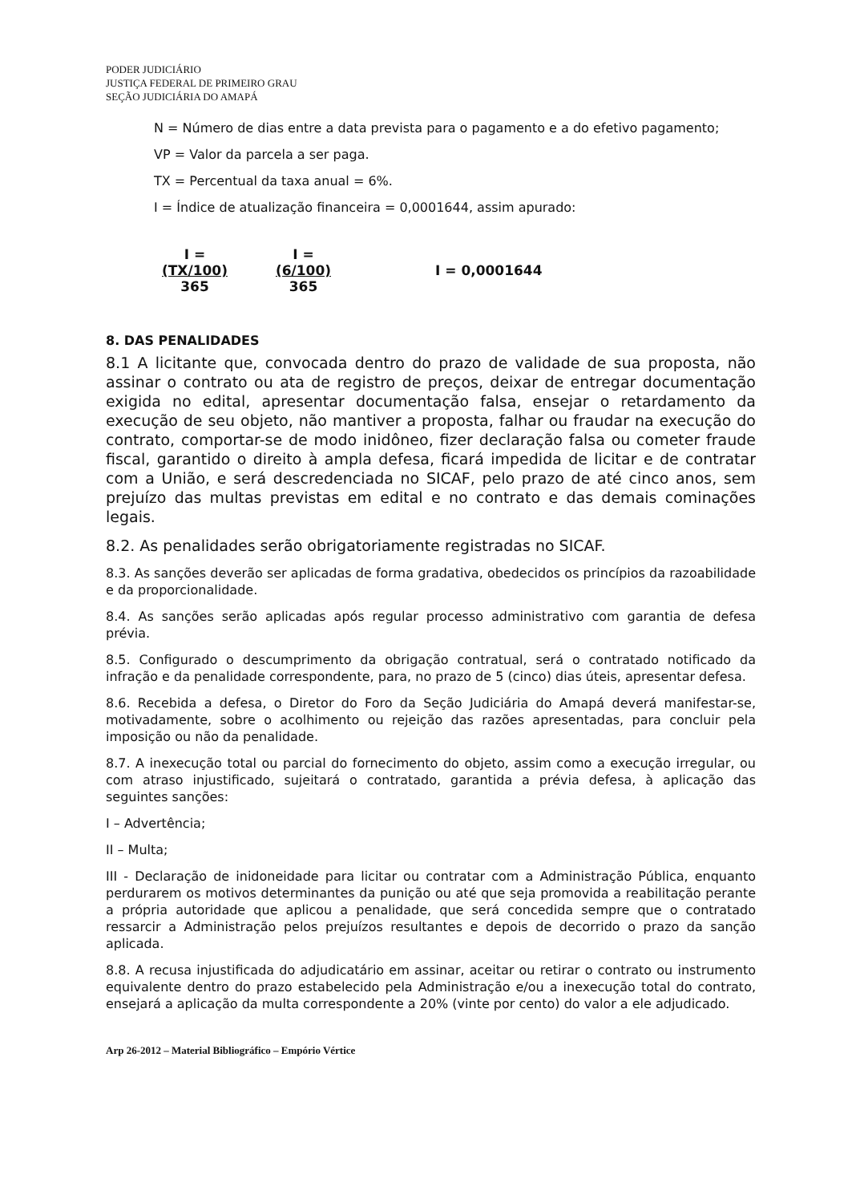PODER JUDICIÁRIO
JUSTIÇA FEDERAL DE PRIMEIRO GRAU
SEÇÃO JUDICIÁRIA DO AMAPÁ
N = Número de dias entre a data prevista para o pagamento e a do efetivo pagamento;
VP = Valor da parcela a ser paga.
TX = Percentual da taxa anual = 6%.
I = Índice de atualização financeira = 0,0001644, assim apurado:
I =
(TX/100)
365
I =
(6/100)
365
I = 0,0001644
8. DAS PENALIDADES
8.1 A licitante que, convocada dentro do prazo de validade de sua proposta, não assinar o contrato ou ata de registro de preços, deixar de entregar documentação exigida no edital, apresentar documentação falsa, ensejar o retardamento da execução de seu objeto, não mantiver a proposta, falhar ou fraudar na execução do contrato, comportar-se de modo inidôneo, fizer declaração falsa ou cometer fraude fiscal, garantido o direito à ampla defesa, ficará impedida de licitar e de contratar com a União, e será descredenciada no SICAF, pelo prazo de até cinco anos, sem prejuízo das multas previstas em edital e no contrato e das demais cominações legais.
8.2. As penalidades serão obrigatoriamente registradas no SICAF.
8.3. As sanções deverão ser aplicadas de forma gradativa, obedecidos os princípios da razoabilidade e da proporcionalidade.
8.4. As sanções serão aplicadas após regular processo administrativo com garantia de defesa prévia.
8.5. Configurado o descumprimento da obrigação contratual, será o contratado notificado da infração e da penalidade correspondente, para, no prazo de 5 (cinco) dias úteis, apresentar defesa.
8.6. Recebida a defesa, o Diretor do Foro da Seção Judiciária do Amapá deverá manifestar-se, motivadamente, sobre o acolhimento ou rejeição das razões apresentadas, para concluir pela imposição ou não da penalidade.
8.7. A inexecução total ou parcial do fornecimento do objeto, assim como a execução irregular, ou com atraso injustificado, sujeitará o contratado, garantida a prévia defesa, à aplicação das seguintes sanções:
I – Advertência;
II – Multa;
III - Declaração de inidoneidade para licitar ou contratar com a Administração Pública, enquanto perdurarem os motivos determinantes da punição ou até que seja promovida a reabilitação perante a própria autoridade que aplicou a penalidade, que será concedida sempre que o contratado ressarcir a Administração pelos prejuízos resultantes e depois de decorrido o prazo da sanção aplicada.
8.8. A recusa injustificada do adjudicatário em assinar, aceitar ou retirar o contrato ou instrumento equivalente dentro do prazo estabelecido pela Administração e/ou a inexecução total do contrato, ensejará a aplicação da multa correspondente a 20% (vinte por cento) do valor a ele adjudicado.
Arp 26-2012 – Material Bibliográfico – Empório Vértice